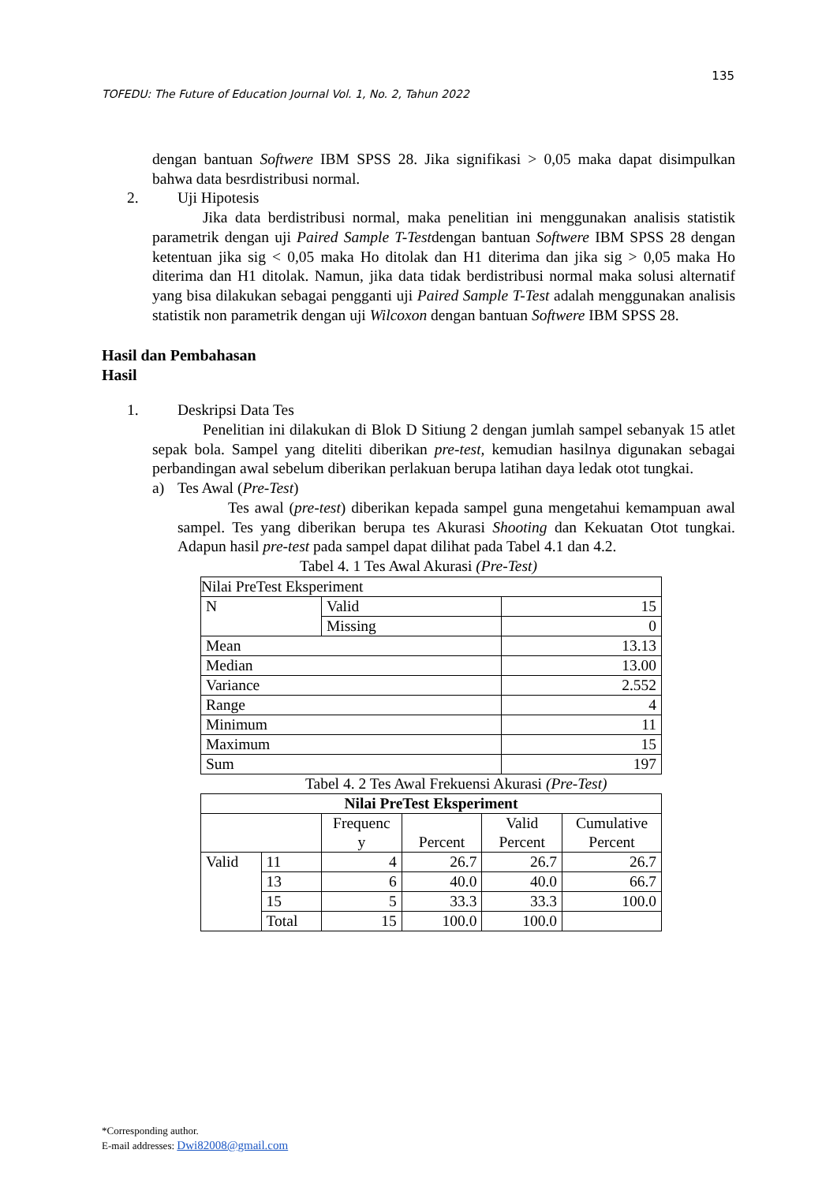135
TOFEDU: The Future of Education Journal Vol. 1, No. 2, Tahun 2022
dengan bantuan Softwere IBM SPSS 28. Jika signifikasi > 0,05 maka dapat disimpulkan bahwa data besrdistribusi normal.
2. Uji Hipotesis
Jika data berdistribusi normal, maka penelitian ini menggunakan analisis statistik parametrik dengan uji Paired Sample T-Testdengan bantuan Softwere IBM SPSS 28 dengan ketentuan jika sig < 0,05 maka Ho ditolak dan H1 diterima dan jika sig > 0,05 maka Ho diterima dan H1 ditolak. Namun, jika data tidak berdistribusi normal maka solusi alternatif yang bisa dilakukan sebagai pengganti uji Paired Sample T-Test adalah menggunakan analisis statistik non parametrik dengan uji Wilcoxon dengan bantuan Softwere IBM SPSS 28.
Hasil dan Pembahasan
Hasil
1. Deskripsi Data Tes
Penelitian ini dilakukan di Blok D Sitiung 2 dengan jumlah sampel sebanyak 15 atlet sepak bola. Sampel yang diteliti diberikan pre-test, kemudian hasilnya digunakan sebagai perbandingan awal sebelum diberikan perlakuan berupa latihan daya ledak otot tungkai.
a) Tes Awal (Pre-Test)
Tes awal (pre-test) diberikan kepada sampel guna mengetahui kemampuan awal sampel. Tes yang diberikan berupa tes Akurasi Shooting dan Kekuatan Otot tungkai. Adapun hasil pre-test pada sampel dapat dilihat pada Tabel 4.1 dan 4.2.
Tabel 4. 1 Tes Awal Akurasi (Pre-Test)
| Nilai PreTest Eksperiment | | |
| --- | --- | --- |
| N | Valid | 15 |
| | Missing | 0 |
| Mean | | 13.13 |
| Median | | 13.00 |
| Variance | | 2.552 |
| Range | | 4 |
| Minimum | | 11 |
| Maximum | | 15 |
| Sum | | 197 |
Tabel 4. 2 Tes Awal Frekuensi Akurasi (Pre-Test)
| Nilai PreTest Eksperiment | | | | | |
| --- | --- | --- | --- | --- | --- |
| | | Frequenc y | Percent | Valid Percent | Cumulative Percent |
| Valid | 11 | 4 | 26.7 | 26.7 | 26.7 |
| | 13 | 6 | 40.0 | 40.0 | 66.7 |
| | 15 | 5 | 33.3 | 33.3 | 100.0 |
| | Total | 15 | 100.0 | 100.0 | |
*Corresponding author.
E-mail addresses: Dwi82008@gmail.com